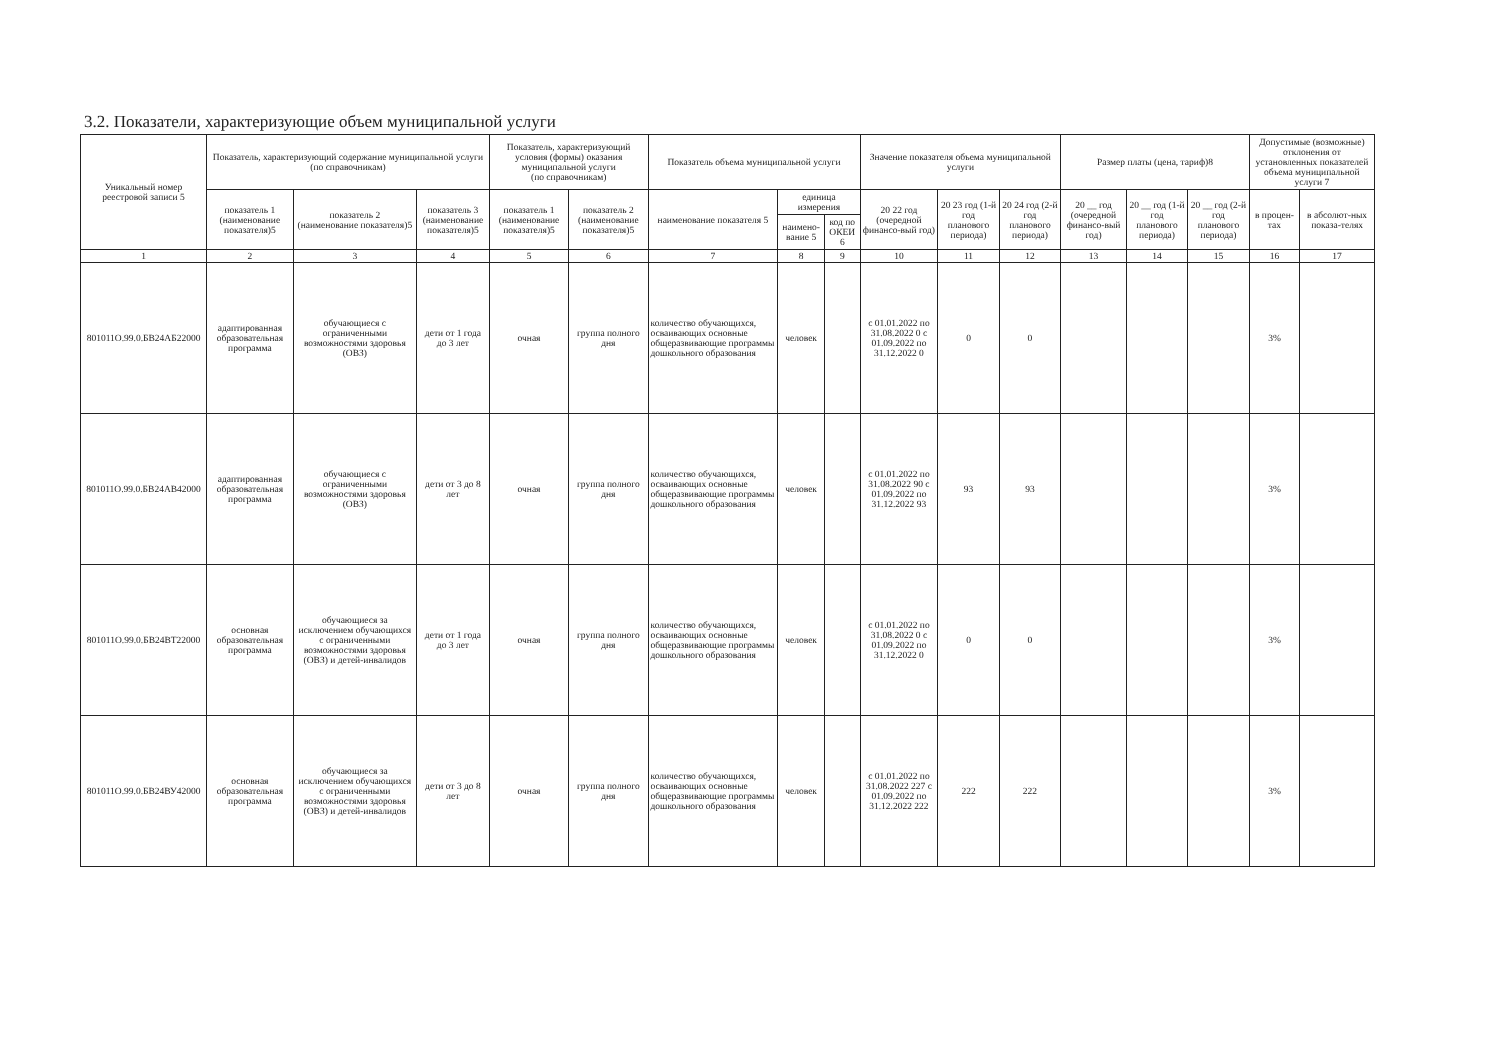3.2. Показатели, характеризующие объем муниципальной услуги
| Уникальный номер реестровой записи 5 | Показатель, характеризующий содержание муниципальной услуги (по справочникам) | | | Показатель, характеризующий условия (формы) оказания муниципальной услуги (по справочникам) | | Показатель объема муниципальной услуги | | | Значение показателя объема муниципальной услуги | | | Размер платы (цена, тариф)8 | | | Допустимые (возможные) отклонения от установленных показателей объема муниципальной услуги 7 | |
| --- | --- | --- | --- | --- | --- | --- | --- | --- | --- | --- | --- | --- | --- | --- | --- | --- |
| | показатель 1 (наименование показателя)5 | показатель 2 (наименование показателя)5 | показатель 3 (наименование показателя)5 | показатель 1 (наименование показателя)5 | показатель 2 (наименование показателя)5 | наименование показателя 5 | единица измерения | | 20 22 год (очередной финансо-вый год) | 20 23 год (1-й год планового периода) | 20 24 год (2-й год планового периода) | 20 __ год (очередной финансо-вый год) | 20 __ год (1-й год планового периода) | 20 __ год (2-й год планового периода) | в процен-тах | в абсолют-ных показа-телях |
| | | | | | | | наимено-вание 5 | код по ОКЕИ 6 | | | | | | | | |
| 1 | 2 | 3 | 4 | 5 | 6 | 7 | 8 | 9 | 10 | 11 | 12 | 13 | 14 | 15 | 16 | 17 |
| 801011О.99.0.БВ24АБ22000 | адаптированная образовательная программа | обучающиеся с ограниченными возможностями здоровья (ОВЗ) | дети от 1 года до 3 лет | очная | группа полного дня | количество обучающихся, осваивающих основные общеразвивающие программы дошкольного образования | человек | | с 01.01.2022 по 31.08.2022 0 с 01.09.2022 по 31.12.2022 0 | 0 | 0 | | | | 3% | |
| 801011О.99.0.БВ24АВ42000 | адаптированная образовательная программа | обучающиеся с ограниченными возможностями здоровья (ОВЗ) | дети от 3 до 8 лет | очная | группа полного дня | количество обучающихся, осваивающих основные общеразвивающие программы дошкольного образования | человек | | с 01.01.2022 по 31.08.2022 90 с 01.09.2022 по 31.12.2022 93 | 93 | 93 | | | | 3% | |
| 801011О.99.0.БВ24ВТ22000 | основная образовательная программа | обучающиеся за исключением обучающихся с ограниченными возможностями здоровья (ОВЗ) и детей-инвалидов | дети от 1 года до 3 лет | очная | группа полного дня | количество обучающихся, осваивающих основные общеразвивающие программы дошкольного образования | человек | | с 01.01.2022 по 31.08.2022 0 с 01.09.2022 по 31.12.2022 0 | 0 | 0 | | | | 3% | |
| 801011О.99.0.БВ24ВУ42000 | основная образовательная программа | обучающиеся за исключением обучающихся с ограниченными возможностями здоровья (ОВЗ) и детей-инвалидов | дети от 3 до 8 лет | очная | группа полного дня | количество обучающихся, осваивающих основные общеразвивающие программы дошкольного образования | человек | | с 01.01.2022 по 31.08.2022 227 с 01.09.2022 по 31.12.2022 222 | 222 | 222 | | | | 3% | |